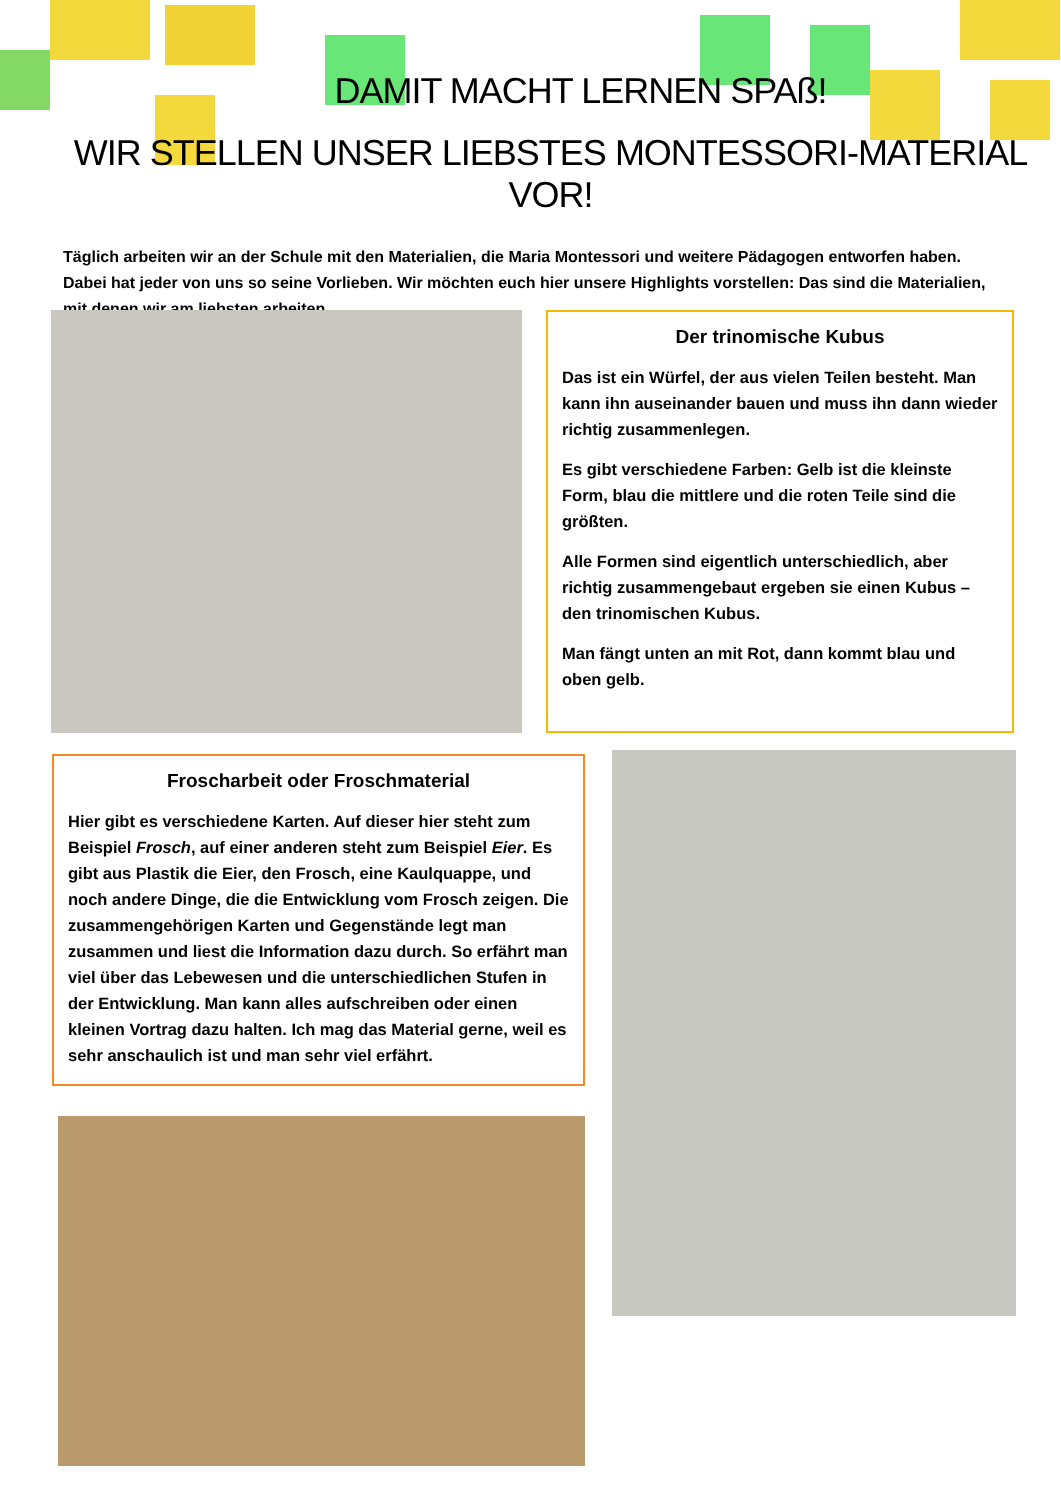DAMIT MACHT LERNEN SPAß!
WIR STELLEN UNSER LIEBSTES MONTESSORI-MATERIAL VOR!
Täglich arbeiten wir an der Schule mit den Materialien, die Maria Montessori und weitere Pädagogen entworfen haben. Dabei hat jeder von uns so seine Vorlieben. Wir möchten euch hier unsere Highlights vorstellen: Das sind die Materialien, mit denen wir am liebsten arbeiten.
Der trinomische Kubus
Das ist ein Würfel, der aus vielen Teilen besteht. Man kann ihn auseinander bauen und muss ihn dann wieder richtig zusammenlegen.
Es gibt verschiedene Farben: Gelb ist die kleinste Form, blau die mittlere und die roten Teile sind die größten.
Alle Formen sind eigentlich unterschiedlich, aber richtig zusammengebaut ergeben sie einen Kubus – den trinomischen Kubus.
Man fängt unten an mit Rot, dann kommt blau und oben gelb.
Froscharbeit oder Froschmaterial
Hier gibt es verschiedene Karten. Auf dieser hier steht zum Beispiel Frosch, auf einer anderen steht zum Beispiel Eier. Es gibt aus Plastik die Eier, den Frosch, eine Kaulquappe, und noch andere Dinge, die die Entwicklung vom Frosch zeigen. Die zusammengehörigen Karten und Gegenstände legt man zusammen und liest die Information dazu durch. So erfährt man viel über das Lebewesen und die unterschiedlichen Stufen in der Entwicklung. Man kann alles aufschreiben oder einen kleinen Vortrag dazu halten. Ich mag das Material gerne, weil es sehr anschaulich ist und man sehr viel erfährt.